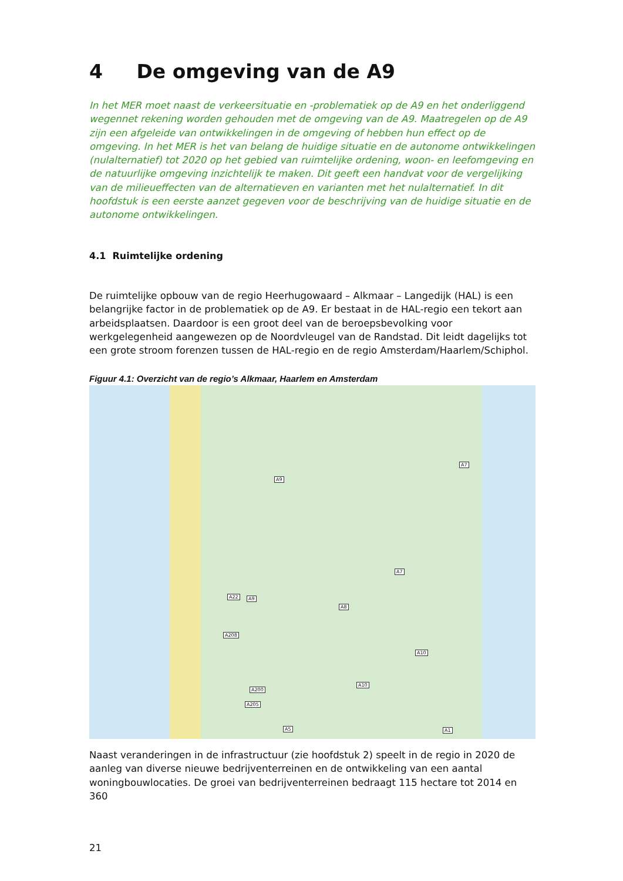4 De omgeving van de A9
In het MER moet naast de verkeersituatie en -problematiek op de A9 en het onderliggend wegennet rekening worden gehouden met de omgeving van de A9. Maatregelen op de A9 zijn een afgeleide van ontwikkelingen in de omgeving of hebben hun effect op de omgeving. In het MER is het van belang de huidige situatie en de autonome ontwikkelingen (nulalternatief) tot 2020 op het gebied van ruimtelijke ordening, woon- en leefomgeving en de natuurlijke omgeving inzichtelijk te maken. Dit geeft een handvat voor de vergelijking van de milieueffecten van de alternatieven en varianten met het nulalternatief. In dit hoofdstuk is een eerste aanzet gegeven voor de beschrijving van de huidige situatie en de autonome ontwikkelingen.
4.1 Ruimtelijke ordening
De ruimtelijke opbouw van de regio Heerhugowaard – Alkmaar – Langedijk (HAL) is een belangrijke factor in de problematiek op de A9. Er bestaat in de HAL-regio een tekort aan arbeidsplaatsen. Daardoor is een groot deel van de beroepsbevolking voor werkgelegenheid aangewezen op de Noordvleugel van de Randstad. Dit leidt dagelijks tot een grote stroom forenzen tussen de HAL-regio en de regio Amsterdam/Haarlem/Schiphol.
Figuur 4.1: Overzicht van de regio’s Alkmaar, Haarlem en Amsterdam
A9
A7
A7
A22 A9
A8
A208
A10
A10
A200
A205
A5 A1
Naast veranderingen in de infrastructuur (zie hoofdstuk 2) speelt in de regio in 2020 de aanleg van diverse nieuwe bedrijventerreinen en de ontwikkeling van een aantal woningbouwlocaties. De groei van bedrijventerreinen bedraagt 115 hectare tot 2014 en 360
21